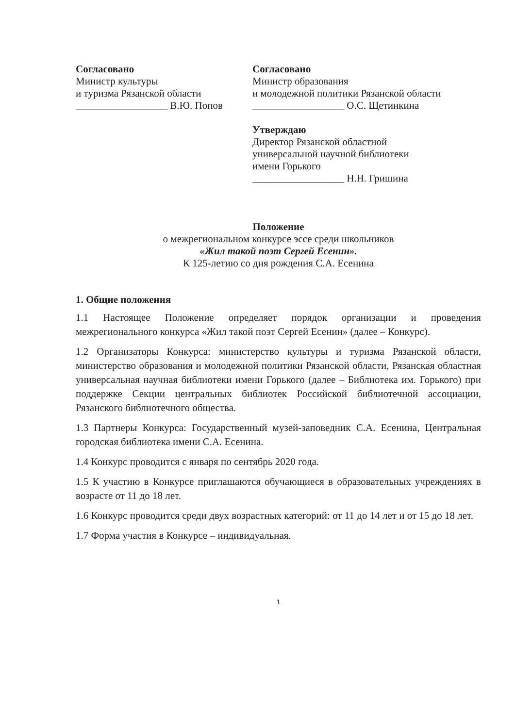Согласовано
Министр культуры
и туризма Рязанской области
__________________ В.Ю. Попов
Согласовано
Министр образования
и молодежной политики Рязанской области
__________________ О.С. Щетинкина
Утверждаю
Директор Рязанской областной
универсальной научной библиотеки
имени Горького
__________________ Н.Н. Гришина
Положение
о межрегиональном конкурсе эссе среди школьников
«Жил такой поэт Сергей Есенин».
К 125-летию со дня рождения С.А. Есенина
1. Общие положения
1.1 Настоящее Положение определяет порядок организации и проведения межрегионального конкурса «Жил такой поэт Сергей Есенин» (далее – Конкурс).
1.2 Организаторы Конкурса: министерство культуры и туризма Рязанской области, министерство образования и молодежной политики Рязанской области, Рязанская областная универсальная научная библиотеки имени Горького (далее – Библиотека им. Горького) при поддержке Секции центральных библиотек Российской библиотечной ассоциации, Рязанского библиотечного общества.
1.3 Партнеры Конкурса: Государственный музей-заповедник С.А. Есенина, Центральная городская библиотека имени С.А. Есенина.
1.4 Конкурс проводится с января по сентябрь 2020 года.
1.5 К участию в Конкурсе приглашаются обучающиеся в образовательных учреждениях в возрасте от 11 до 18 лет.
1.6 Конкурс проводится среди двух возрастных категорий: от 11 до 14 лет и от 15 до 18 лет.
1.7 Форма участия в Конкурсе – индивидуальная.
1